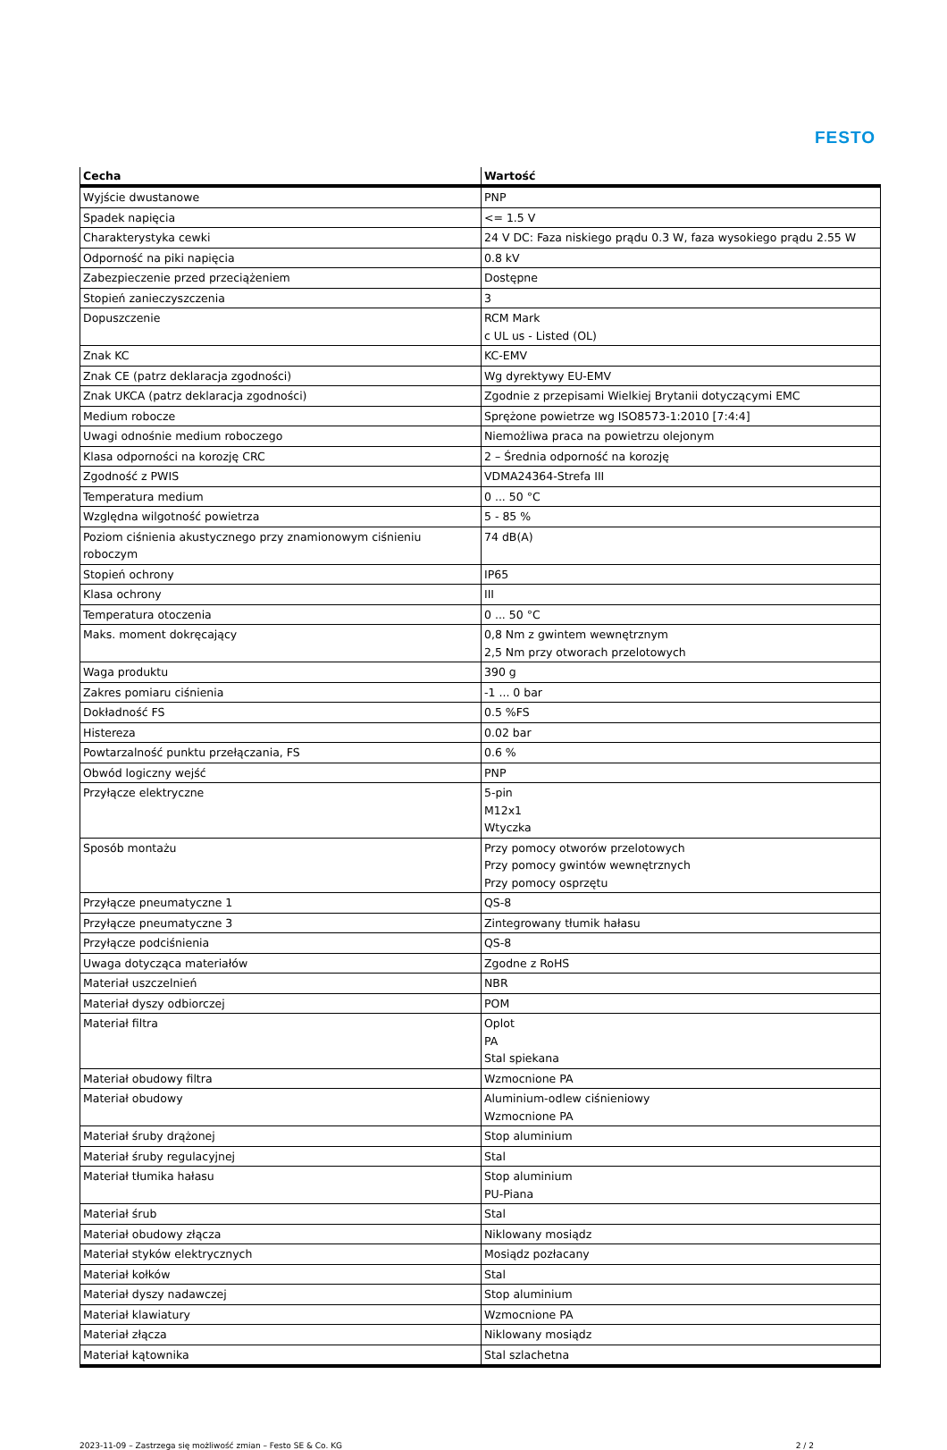FESTO
| Cecha | Wartość |
| --- | --- |
| Wyjście dwustanowe | PNP |
| Spadek napięcia | <= 1.5 V |
| Charakterystyka cewki | 24 V DC: Faza niskiego prądu 0.3 W, faza wysokiego prądu 2.55 W |
| Odporność na piki napięcia | 0.8 kV |
| Zabezpieczenie przed przeciążeniem | Dostępne |
| Stopień zanieczyszczenia | 3 |
| Dopuszczenie | RCM Mark c UL us - Listed (OL) |
| Znak KC | KC-EMV |
| Znak CE (patrz deklaracja zgodności) | Wg dyrektywy EU-EMV |
| Znak UKCA (patrz deklaracja zgodności) | Zgodnie z przepisami Wielkiej Brytanii dotyczącymi EMC |
| Medium robocze | Sprężone powietrze wg ISO8573-1:2010 [7:4:4] |
| Uwagi odnośnie medium roboczego | Niemożliwa praca na powietrzu olejonym |
| Klasa odporności na korozję CRC | 2 – Średnia odporność na korozję |
| Zgodność z PWIS | VDMA24364-Strefa III |
| Temperatura medium | 0 ... 50 °C |
| Względna wilgotność powietrza | 5 - 85 % |
| Poziom ciśnienia akustycznego przy znamionowym ciśnieniu roboczym | 74 dB(A) |
| Stopień ochrony | IP65 |
| Klasa ochrony | III |
| Temperatura otoczenia | 0 ... 50 °C |
| Maks. moment dokręcający | 0,8 Nm z gwintem wewnętrznym 2,5 Nm przy otworach przelotowych |
| Waga produktu | 390 g |
| Zakres pomiaru ciśnienia | -1 ... 0 bar |
| Dokładność FS | 0.5 %FS |
| Histereza | 0.02 bar |
| Powtarzalność punktu przełączania, FS | 0.6 % |
| Obwód logiczny wejść | PNP |
| Przyłącze elektryczne | 5-pin M12x1 Wtyczka |
| Sposób montażu | Przy pomocy otworów przelotowych Przy pomocy gwintów wewnętrznych Przy pomocy osprzętu |
| Przyłącze pneumatyczne 1 | QS-8 |
| Przyłącze pneumatyczne 3 | Zintegrowany tłumik hałasu |
| Przyłącze podciśnienia | QS-8 |
| Uwaga dotycząca materiałów | Zgodne z RoHS |
| Materiał uszczelnień | NBR |
| Materiał dyszy odbiorczej | POM |
| Materiał filtra | Oplot PA Stal spiekana |
| Materiał obudowy filtra | Wzmocnione PA |
| Materiał obudowy | Aluminium-odlew ciśnieniowy Wzmocnione PA |
| Materiał śruby drążonej | Stop aluminium |
| Materiał śruby regulacyjnej | Stal |
| Materiał tłumika hałasu | Stop aluminium PU-Piana |
| Materiał śrub | Stal |
| Materiał obudowy złącza | Niklowany mosiądz |
| Materiał styków elektrycznych | Mosiądz pozłacany |
| Materiał kołków | Stal |
| Materiał dyszy nadawczej | Stop aluminium |
| Materiał klawiatury | Wzmocnione PA |
| Materiał złącza | Niklowany mosiądz |
| Materiał kątownika | Stal szlachetna |
2023-11-09 – Zastrzega się możliwość zmian – Festo SE & Co. KG 2 / 2